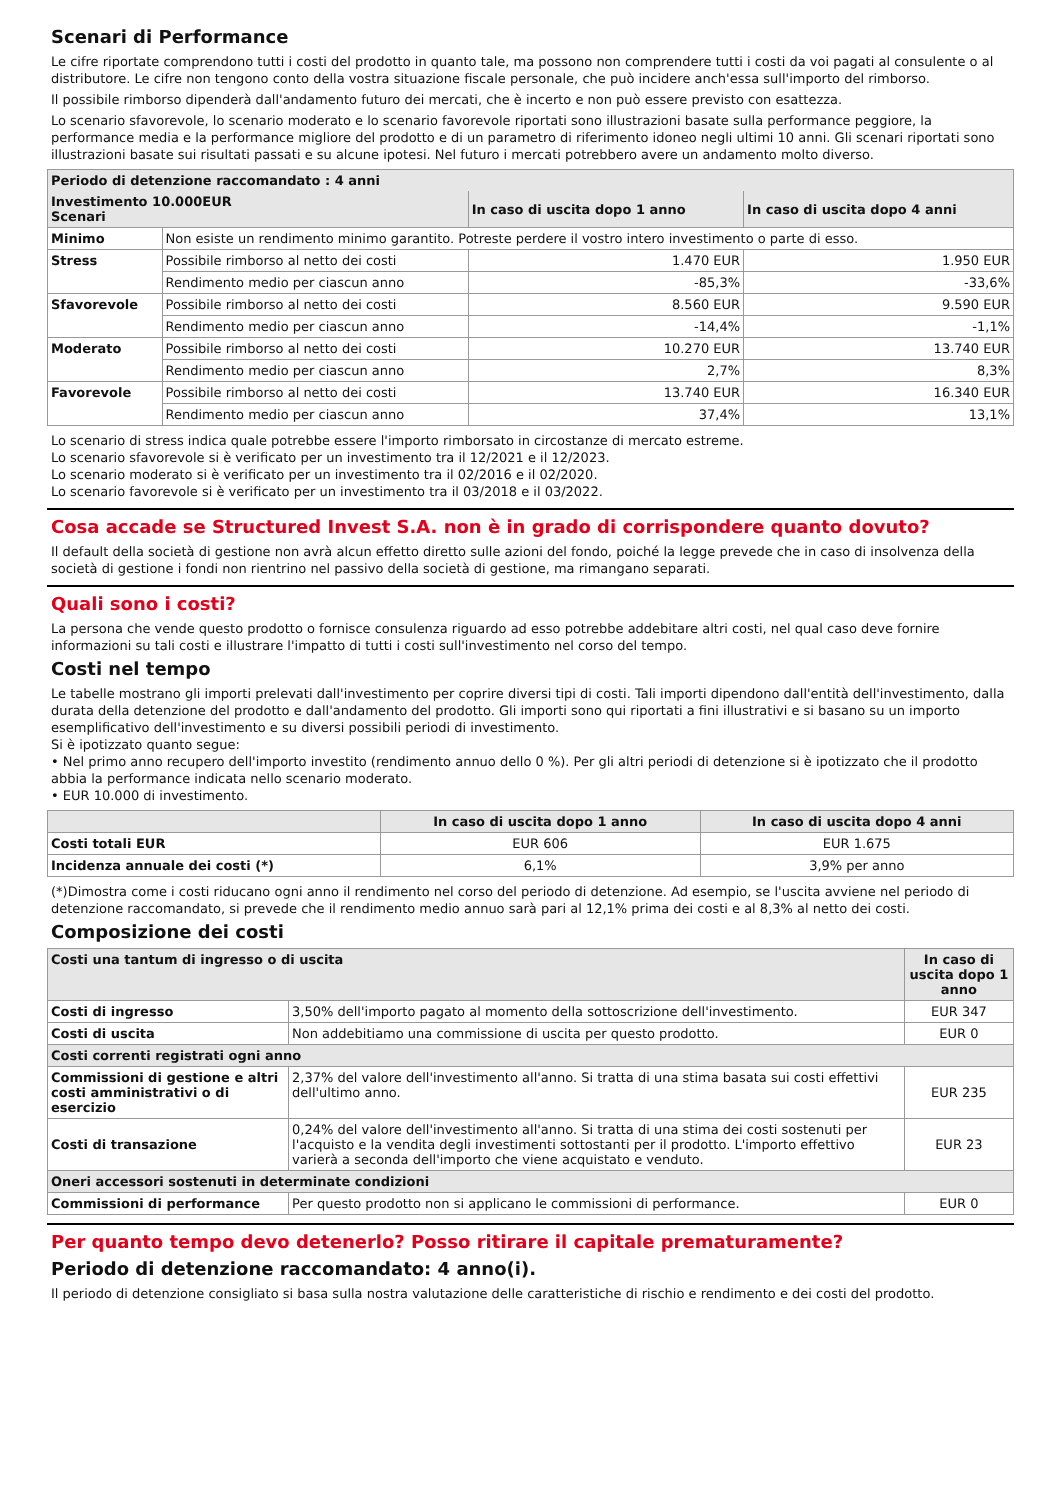Scenari di Performance
Le cifre riportate comprendono tutti i costi del prodotto in quanto tale, ma possono non comprendere tutti i costi da voi pagati al consulente o al distributore. Le cifre non tengono conto della vostra situazione fiscale personale, che può incidere anch'essa sull'importo del rimborso.
Il possibile rimborso dipenderà dall'andamento futuro dei mercati, che è incerto e non può essere previsto con esattezza.
Lo scenario sfavorevole, lo scenario moderato e lo scenario favorevole riportati sono illustrazioni basate sulla performance peggiore, la performance media e la performance migliore del prodotto e di un parametro di riferimento idoneo negli ultimi 10 anni. Gli scenari riportati sono illustrazioni basate sui risultati passati e su alcune ipotesi. Nel futuro i mercati potrebbero avere un andamento molto diverso.
| Periodo di detenzione raccomandato : 4 anni | | | |
| Investimento 10.000EUR Scenari | | In caso di uscita dopo 1 anno | In caso di uscita dopo 4 anni |
| Minimo | Non esiste un rendimento minimo garantito. Potreste perdere il vostro intero investimento o parte di esso. | | |
| Stress | Possibile rimborso al netto dei costi | 1.470 EUR | 1.950 EUR |
| | Rendimento medio per ciascun anno | -85,3% | -33,6% |
| Sfavorevole | Possibile rimborso al netto dei costi | 8.560 EUR | 9.590 EUR |
| | Rendimento medio per ciascun anno | -14,4% | -1,1% |
| Moderato | Possibile rimborso al netto dei costi | 10.270 EUR | 13.740 EUR |
| | Rendimento medio per ciascun anno | 2,7% | 8,3% |
| Favorevole | Possibile rimborso al netto dei costi | 13.740 EUR | 16.340 EUR |
| | Rendimento medio per ciascun anno | 37,4% | 13,1% |
Lo scenario di stress indica quale potrebbe essere l'importo rimborsato in circostanze di mercato estreme.
Lo scenario sfavorevole si è verificato per un investimento tra il 12/2021 e il 12/2023.
Lo scenario moderato si è verificato per un investimento tra il 02/2016 e il 02/2020.
Lo scenario favorevole si è verificato per un investimento tra il 03/2018 e il 03/2022.
Cosa accade se Structured Invest S.A. non è in grado di corrispondere quanto dovuto?
Il default della società di gestione non avrà alcun effetto diretto sulle azioni del fondo, poiché la legge prevede che in caso di insolvenza della società di gestione i fondi non rientrino nel passivo della società di gestione, ma rimangano separati.
Quali sono i costi?
La persona che vende questo prodotto o fornisce consulenza riguardo ad esso potrebbe addebitare altri costi, nel qual caso deve fornire informazioni su tali costi e illustrare l'impatto di tutti i costi sull'investimento nel corso del tempo.
Costi nel tempo
Le tabelle mostrano gli importi prelevati dall'investimento per coprire diversi tipi di costi. Tali importi dipendono dall'entità dell'investimento, dalla durata della detenzione del prodotto e dall'andamento del prodotto. Gli importi sono qui riportati a fini illustrativi e si basano su un importo esemplificativo dell'investimento e su diversi possibili periodi di investimento.
Si è ipotizzato quanto segue:
• Nel primo anno recupero dell'importo investito (rendimento annuo dello 0 %). Per gli altri periodi di detenzione si è ipotizzato che il prodotto abbia la performance indicata nello scenario moderato.
• EUR 10.000 di investimento.
| | In caso di uscita dopo 1 anno | In caso di uscita dopo 4 anni |
| --- | --- | --- |
| Costi totali EUR | EUR 606 | EUR 1.675 |
| Incidenza annuale dei costi (*) | 6,1% | 3,9% per anno |
(*)Dimostra come i costi riducano ogni anno il rendimento nel corso del periodo di detenzione. Ad esempio, se l'uscita avviene nel periodo di detenzione raccomandato, si prevede che il rendimento medio annuo sarà pari al 12,1% prima dei costi e al 8,3% al netto dei costi.
Composizione dei costi
| Costi una tantum di ingresso o di uscita | | In caso di uscita dopo 1 anno |
| Costi di ingresso | 3,50% dell'importo pagato al momento della sottoscrizione dell'investimento. | EUR 347 |
| Costi di uscita | Non addebitiamo una commissione di uscita per questo prodotto. | EUR 0 |
| Costi correnti registrati ogni anno | | |
| Commissioni di gestione e altri costi amministrativi o di esercizio | 2,37% del valore dell'investimento all'anno. Si tratta di una stima basata sui costi effettivi dell'ultimo anno. | EUR 235 |
| Costi di transazione | 0,24% del valore dell'investimento all'anno. Si tratta di una stima dei costi sostenuti per l'acquisto e la vendita degli investimenti sottostanti per il prodotto. L'importo effettivo varierà a seconda dell'importo che viene acquistato e venduto. | EUR 23 |
| Oneri accessori sostenuti in determinate condizioni | | |
| Commissioni di performance | Per questo prodotto non si applicano le commissioni di performance. | EUR 0 |
Per quanto tempo devo detenerlo? Posso ritirare il capitale prematuramente?
Periodo di detenzione raccomandato: 4 anno(i).
Il periodo di detenzione consigliato si basa sulla nostra valutazione delle caratteristiche di rischio e rendimento e dei costi del prodotto.